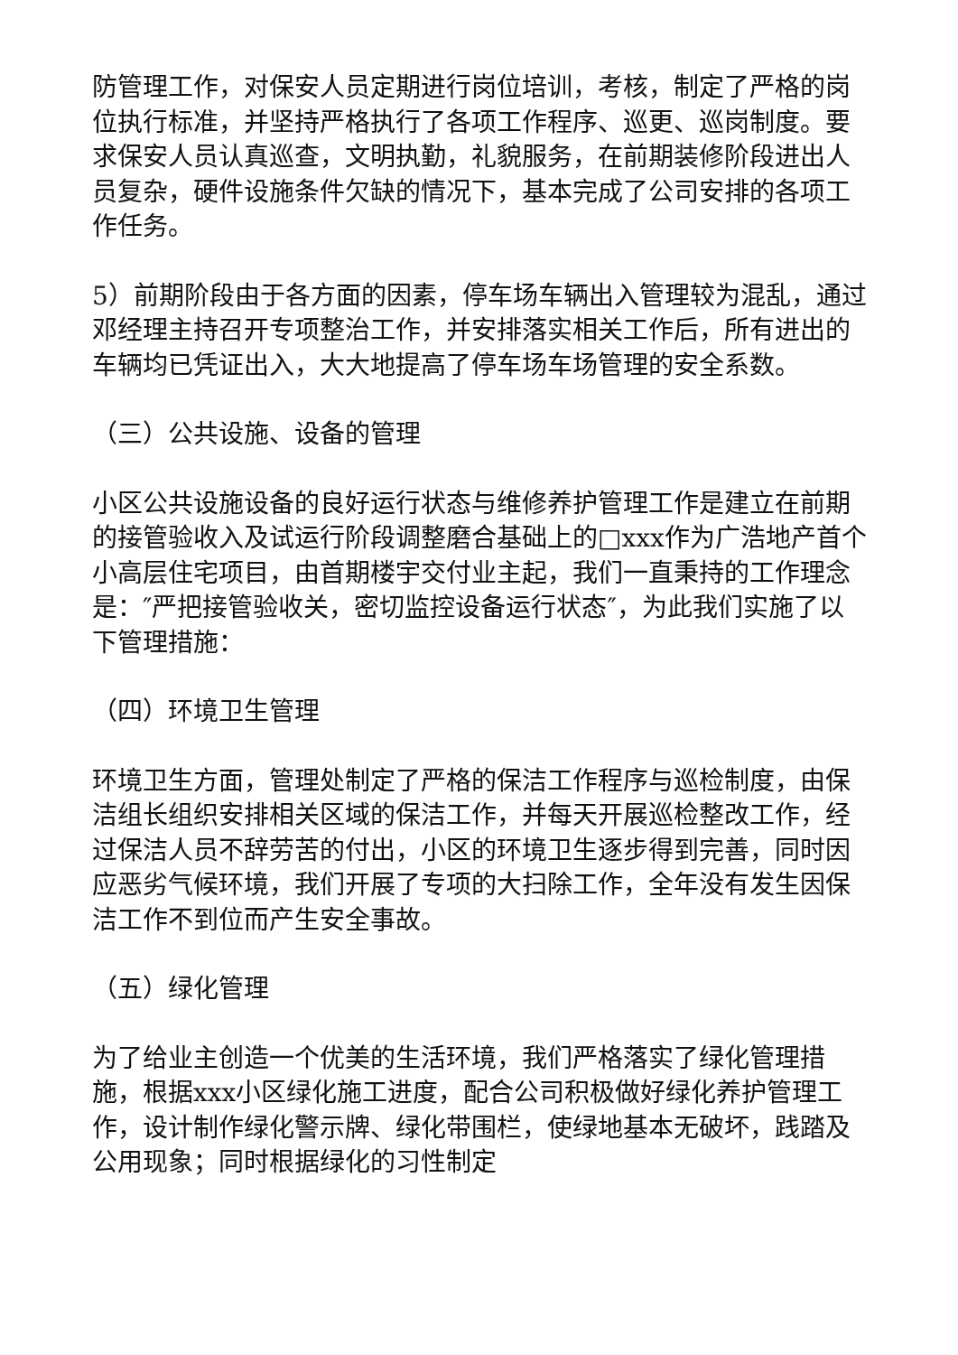防管理工作，对保安人员定期进行岗位培训，考核，制定了严格的岗位执行标准，并坚持严格执行了各项工作程序、巡更、巡岗制度。要求保安人员认真巡查，文明执勤，礼貌服务，在前期装修阶段进出人员复杂，硬件设施条件欠缺的情况下，基本完成了公司安排的各项工作任务。
5）前期阶段由于各方面的因素，停车场车辆出入管理较为混乱，通过邓经理主持召开专项整治工作，并安排落实相关工作后，所有进出的车辆均已凭证出入，大大地提高了停车场车场管理的安全系数。
（三）公共设施、设备的管理
小区公共设施设备的良好运行状态与维修养护管理工作是建立在前期的接管验收入及试运行阶段调整磨合基础上的□xxx作为广浩地产首个小高层住宅项目，由首期楼宇交付业主起，我们一直秉持的工作理念是：″严把接管验收关，密切监控设备运行状态″，为此我们实施了以下管理措施：
（四）环境卫生管理
环境卫生方面，管理处制定了严格的保洁工作程序与巡检制度，由保洁组长组织安排相关区域的保洁工作，并每天开展巡检整改工作，经过保洁人员不辞劳苦的付出，小区的环境卫生逐步得到完善，同时因应恶劣气候环境，我们开展了专项的大扫除工作，全年没有发生因保洁工作不到位而产生安全事故。
（五）绿化管理
为了给业主创造一个优美的生活环境，我们严格落实了绿化管理措施，根据xxx小区绿化施工进度，配合公司积极做好绿化养护管理工作，设计制作绿化警示牌、绿化带围栏，使绿地基本无破坏，践踏及公用现象；同时根据绿化的习性制定